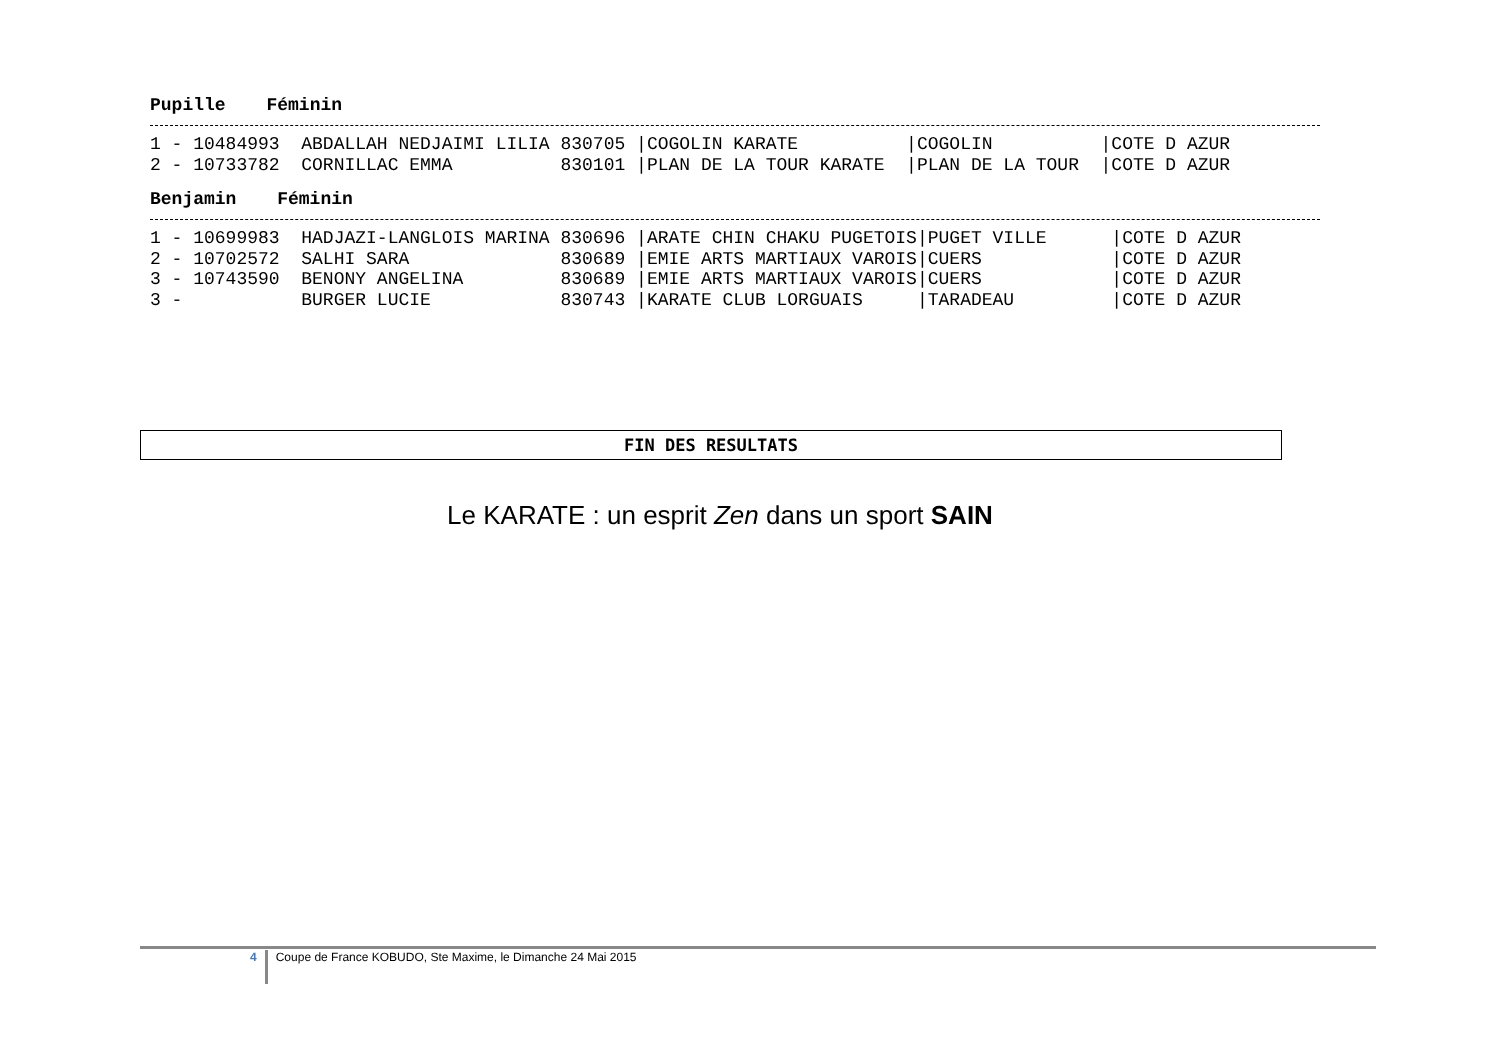Pupille Féminin
1 - 10484993  ABDALLAH NEDJAIMI LILIA 830705 |COGOLIN KARATE          |COGOLIN          |COTE D AZUR
2 - 10733782  CORNILLAC EMMA          830101 |PLAN DE LA TOUR KARATE  |PLAN DE LA TOUR  |COTE D AZUR
Benjamin Féminin
1 - 10699983  HADJAZI-LANGLOIS MARINA 830696 |ARATE CHIN CHAKU PUGETOIS|PUGET VILLE      |COTE D AZUR
2 - 10702572  SALHI SARA              830689 |EMIE ARTS MARTIAUX VAROIS|CUERS            |COTE D AZUR
3 - 10743590  BENONY ANGELINA         830689 |EMIE ARTS MARTIAUX VAROIS|CUERS            |COTE D AZUR
3 -           BURGER LUCIE            830743 |KARATE CLUB LORGUAIS     |TARADEAU         |COTE D AZUR
FIN DES RESULTATS
Le KARATE : un esprit Zen dans un sport SAIN
4 Coupe de France KOBUDO, Ste Maxime, le Dimanche 24 Mai 2015